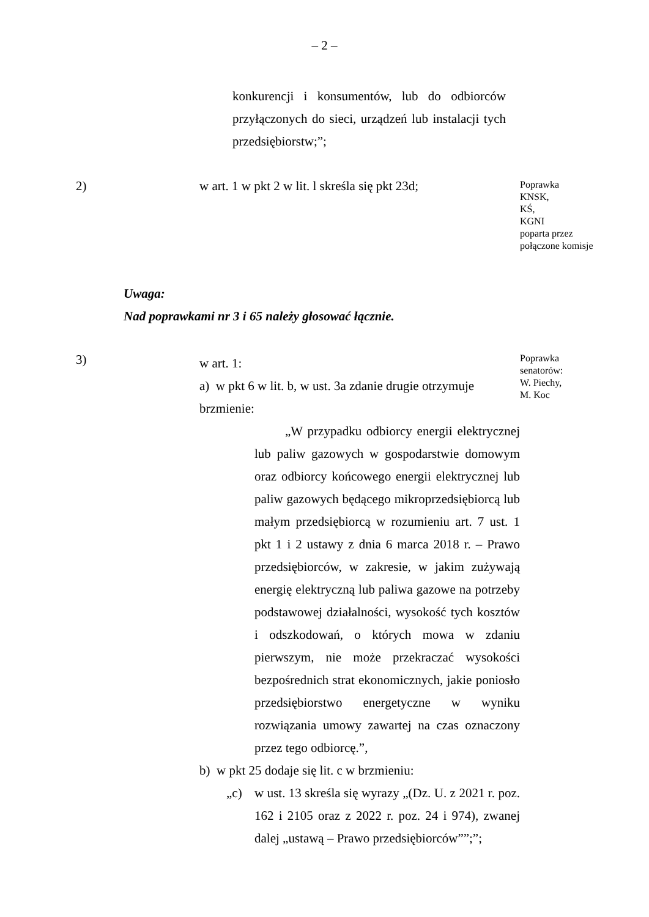– 2 –
konkurencji i konsumentów, lub do odbiorców przyłączonych do sieci, urządzeń lub instalacji tych przedsiębiorstw;”;
2) w art. 1 w pkt 2 w lit. l skreśla się pkt 23d;
Poprawka
KNSK,
KŚ,
KGNI
poparta przez
połączone komisje
Uwaga:
Nad poprawkami nr 3 i 65 należy głosować łącznie.
3)
w art. 1:
a) w pkt 6 w lit. b, w ust. 3a zdanie drugie otrzymuje brzmienie:
„W przypadku odbiorcy energii elektrycznej lub paliw gazowych w gospodarstwie domowym oraz odbiorcy końcowego energii elektrycznej lub paliw gazowych będącego mikroprzedsiębiorcą lub małym przedsiębiorcą w rozumieniu art. 7 ust. 1 pkt 1 i 2 ustawy z dnia 6 marca 2018 r. – Prawo przedsiębiorców, w zakresie, w jakim zużywają energię elektryczną lub paliwa gazowe na potrzeby podstawowej działalności, wysokość tych kosztów i odszkodowań, o których mowa w zdaniu pierwszym, nie może przekraczać wysokości bezpośrednich strat ekonomicznych, jakie poniosło przedsiębiorstwo energetyczne w wyniku rozwiązania umowy zawartej na czas oznaczony przez tego odbiorcę.”,
b) w pkt 25 dodaje się lit. c w brzmieniu:
„c) w ust. 13 skreśla się wyrazy „(Dz. U. z 2021 r. poz. 162 i 2105 oraz z 2022 r. poz. 24 i 974), zwanej dalej „ustawą – Prawo przedsiębiorców””;”;
Poprawka
senatorów:
W. Piechy,
M. Koc